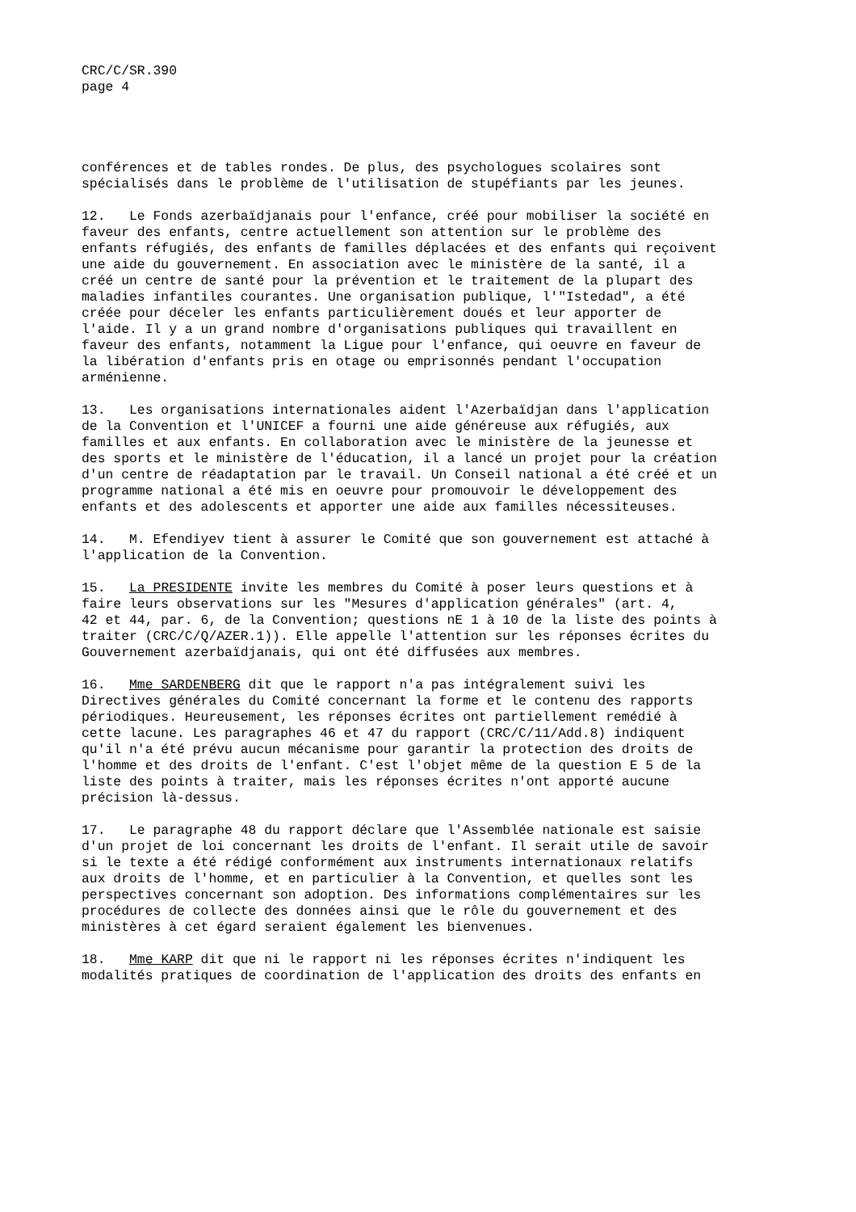CRC/C/SR.390
page 4
conférences et de tables rondes. De plus, des psychologues scolaires sont spécialisés dans le problème de l'utilisation de stupéfiants par les jeunes.
12. Le Fonds azerbaïdjanais pour l'enfance, créé pour mobiliser la société en faveur des enfants, centre actuellement son attention sur le problème des enfants réfugiés, des enfants de familles déplacées et des enfants qui reçoivent une aide du gouvernement. En association avec le ministère de la santé, il a créé un centre de santé pour la prévention et le traitement de la plupart des maladies infantiles courantes. Une organisation publique, l'"Istedad", a été créée pour déceler les enfants particulièrement doués et leur apporter de l'aide. Il y a un grand nombre d'organisations publiques qui travaillent en faveur des enfants, notamment la Ligue pour l'enfance, qui oeuvre en faveur de la libération d'enfants pris en otage ou emprisonnés pendant l'occupation arménienne.
13. Les organisations internationales aident l'Azerbaïdjan dans l'application de la Convention et l'UNICEF a fourni une aide généreuse aux réfugiés, aux familles et aux enfants. En collaboration avec le ministère de la jeunesse et des sports et le ministère de l'éducation, il a lancé un projet pour la création d'un centre de réadaptation par le travail. Un Conseil national a été créé et un programme national a été mis en oeuvre pour promouvoir le développement des enfants et des adolescents et apporter une aide aux familles nécessiteuses.
14. M. Efendiyev tient à assurer le Comité que son gouvernement est attaché à l'application de la Convention.
15. La PRESIDENTE invite les membres du Comité à poser leurs questions et à faire leurs observations sur les "Mesures d'application générales" (art. 4, 42 et 44, par. 6, de la Convention; questions nE 1 à 10 de la liste des points à traiter (CRC/C/Q/AZER.1)). Elle appelle l'attention sur les réponses écrites du Gouvernement azerbaïdjanais, qui ont été diffusées aux membres.
16. Mme SARDENBERG dit que le rapport n'a pas intégralement suivi les Directives générales du Comité concernant la forme et le contenu des rapports périodiques. Heureusement, les réponses écrites ont partiellement remédié à cette lacune. Les paragraphes 46 et 47 du rapport (CRC/C/11/Add.8) indiquent qu'il n'a été prévu aucun mécanisme pour garantir la protection des droits de l'homme et des droits de l'enfant. C'est l'objet même de la question E 5 de la liste des points à traiter, mais les réponses écrites n'ont apporté aucune précision là-dessus.
17. Le paragraphe 48 du rapport déclare que l'Assemblée nationale est saisie d'un projet de loi concernant les droits de l'enfant. Il serait utile de savoir si le texte a été rédigé conformément aux instruments internationaux relatifs aux droits de l'homme, et en particulier à la Convention, et quelles sont les perspectives concernant son adoption. Des informations complémentaires sur les procédures de collecte des données ainsi que le rôle du gouvernement et des ministères à cet égard seraient également les bienvenues.
18. Mme KARP dit que ni le rapport ni les réponses écrites n'indiquent les modalités pratiques de coordination de l'application des droits des enfants en